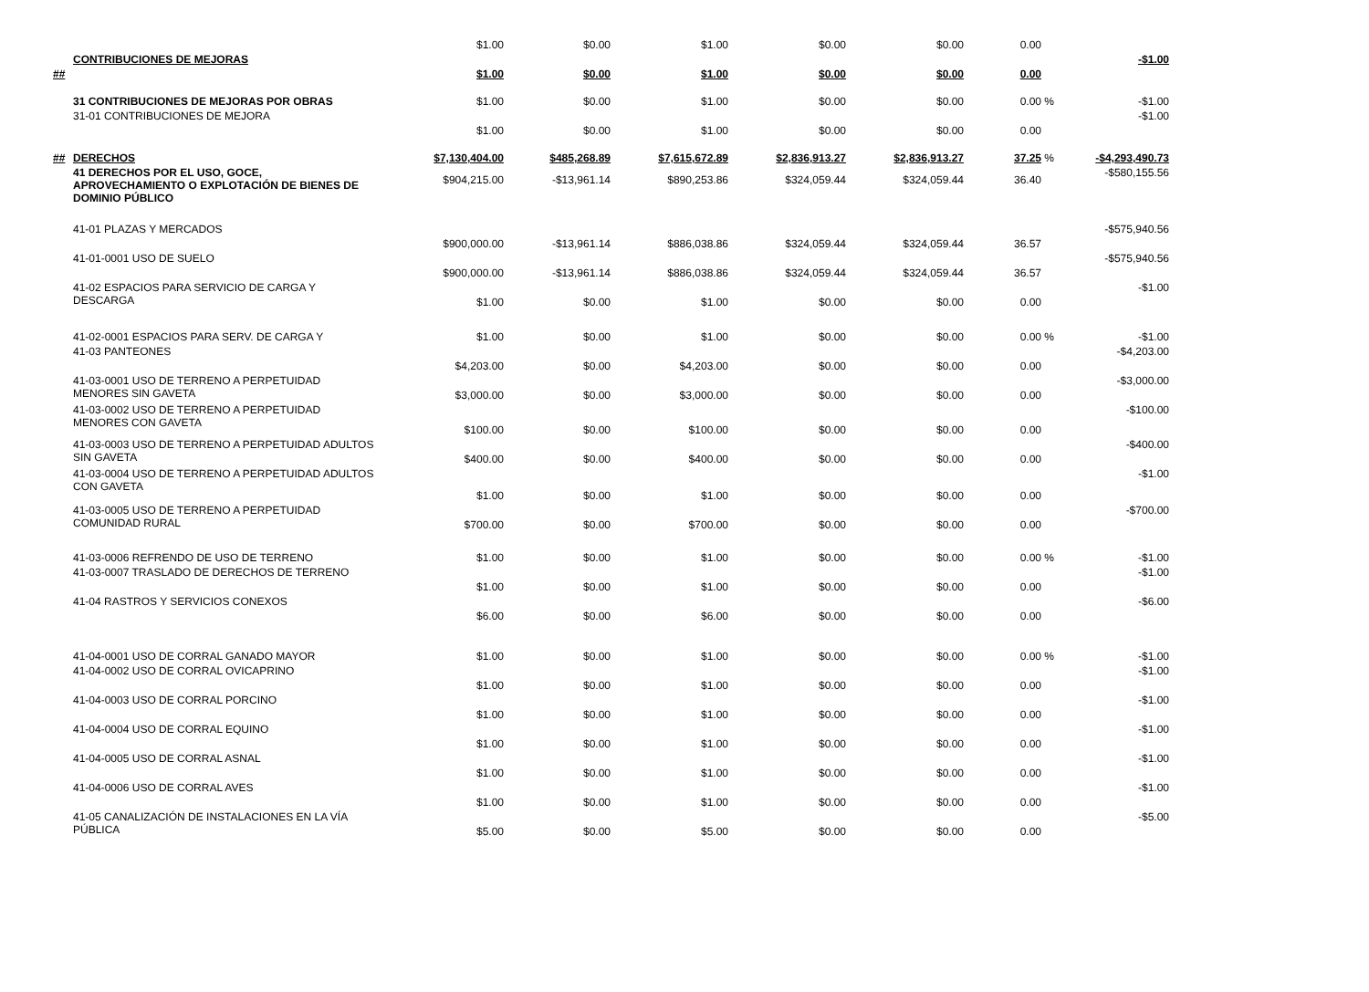| | | $1.00 | $0.00 | $1.00 | $0.00 | $0.00 | 0.00 | | |
| ## | CONTRIBUCIONES DE MEJORAS | $1.00 | $0.00 | $1.00 | $0.00 | $0.00 | 0.00 | | -$1.00 |
| | 31 CONTRIBUCIONES DE MEJORAS POR OBRAS | $1.00 | $0.00 | $1.00 | $0.00 | $0.00 | 0.00 | % | -$1.00 |
| | 31-01 CONTRIBUCIONES DE MEJORA | $1.00 | $0.00 | $1.00 | $0.00 | $0.00 | 0.00 | | -$1.00 |
| ## | DERECHOS | $7,130,404.00 | $485,268.89 | $7,615,672.89 | $2,836,913.27 | $2,836,913.27 | 37.25 | % | -$4,293,490.73 |
| | 41 DERECHOS POR EL USO, GOCE, APROVECHAMIENTO O EXPLOTACIÓN DE BIENES DE DOMINIO PÚBLICO | $904,215.00 | -$13,961.14 | $890,253.86 | $324,059.44 | $324,059.44 | 36.40 | | -$580,155.56 |
| | 41-01 PLAZAS Y MERCADOS | $900,000.00 | -$13,961.14 | $886,038.86 | $324,059.44 | $324,059.44 | 36.57 | | -$575,940.56 |
| | 41-01-0001 USO DE SUELO | $900,000.00 | -$13,961.14 | $886,038.86 | $324,059.44 | $324,059.44 | 36.57 | | -$575,940.56 |
| | 41-02 ESPACIOS PARA SERVICIO DE CARGA Y DESCARGA | $1.00 | $0.00 | $1.00 | $0.00 | $0.00 | 0.00 | | -$1.00 |
| | 41-02-0001 ESPACIOS PARA SERV. DE CARGA Y | $1.00 | $0.00 | $1.00 | $0.00 | $0.00 | 0.00 | % | -$1.00 |
| | 41-03 PANTEONES | $4,203.00 | $0.00 | $4,203.00 | $0.00 | $0.00 | 0.00 | | -$4,203.00 |
| | 41-03-0001 USO DE TERRENO A PERPETUIDAD MENORES SIN GAVETA | $3,000.00 | $0.00 | $3,000.00 | $0.00 | $0.00 | 0.00 | | -$3,000.00 |
| | 41-03-0002 USO DE TERRENO A PERPETUIDAD MENORES CON GAVETA | $100.00 | $0.00 | $100.00 | $0.00 | $0.00 | 0.00 | | -$100.00 |
| | 41-03-0003 USO DE TERRENO A PERPETUIDAD ADULTOS SIN GAVETA | $400.00 | $0.00 | $400.00 | $0.00 | $0.00 | 0.00 | | -$400.00 |
| | 41-03-0004 USO DE TERRENO A PERPETUIDAD ADULTOS CON GAVETA | $1.00 | $0.00 | $1.00 | $0.00 | $0.00 | 0.00 | | -$1.00 |
| | 41-03-0005 USO DE TERRENO A PERPETUIDAD COMUNIDAD RURAL | $700.00 | $0.00 | $700.00 | $0.00 | $0.00 | 0.00 | | -$700.00 |
| | 41-03-0006 REFRENDO DE USO DE TERRENO | $1.00 | $0.00 | $1.00 | $0.00 | $0.00 | 0.00 | % | -$1.00 |
| | 41-03-0007 TRASLADO DE DERECHOS DE TERRENO | $1.00 | $0.00 | $1.00 | $0.00 | $0.00 | 0.00 | | -$1.00 |
| | 41-04 RASTROS Y SERVICIOS CONEXOS | $6.00 | $0.00 | $6.00 | $0.00 | $0.00 | 0.00 | | -$6.00 |
| | 41-04-0001 USO DE CORRAL GANADO MAYOR | $1.00 | $0.00 | $1.00 | $0.00 | $0.00 | 0.00 | % | -$1.00 |
| | 41-04-0002 USO DE CORRAL OVICAPRINO | $1.00 | $0.00 | $1.00 | $0.00 | $0.00 | 0.00 | | -$1.00 |
| | 41-04-0003 USO DE CORRAL PORCINO | $1.00 | $0.00 | $1.00 | $0.00 | $0.00 | 0.00 | | -$1.00 |
| | 41-04-0004 USO DE CORRAL EQUINO | $1.00 | $0.00 | $1.00 | $0.00 | $0.00 | 0.00 | | -$1.00 |
| | 41-04-0005 USO DE CORRAL ASNAL | $1.00 | $0.00 | $1.00 | $0.00 | $0.00 | 0.00 | | -$1.00 |
| | 41-04-0006 USO DE CORRAL AVES | $1.00 | $0.00 | $1.00 | $0.00 | $0.00 | 0.00 | | -$1.00 |
| | 41-05 CANALIZACIÓN DE INSTALACIONES EN LA VÍA PÚBLICA | $5.00 | $0.00 | $5.00 | $0.00 | $0.00 | 0.00 | | -$5.00 |